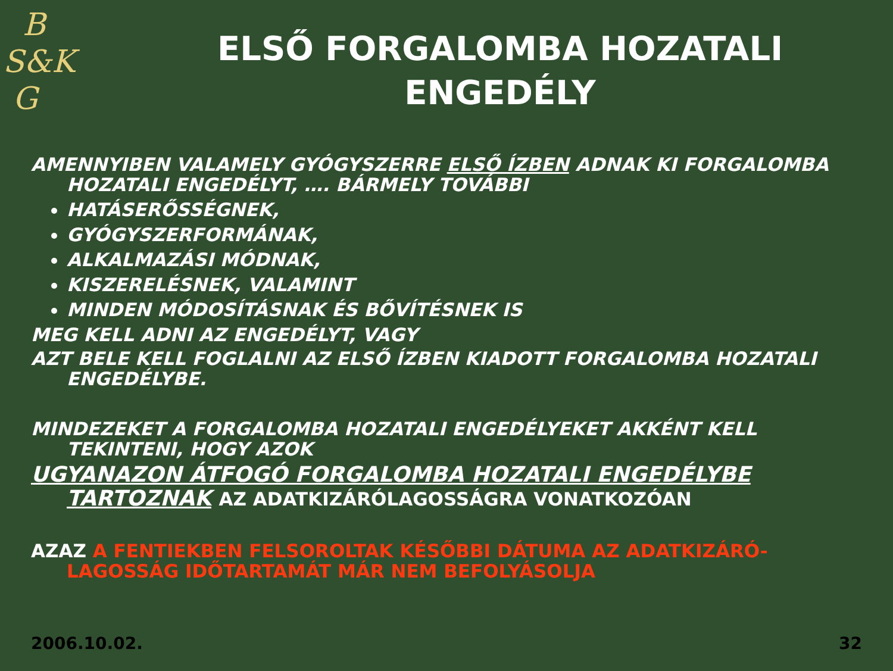B
S&K
G
ELSŐ FORGALOMBA HOZATALI
ENGEDÉLY
AMENNYIBEN VALAMELY GYÓGYSZERRE ELSŐ ÍZBEN ADNAK KI FORGALOMBA HOZATALI ENGEDÉLYT, …. BÁRMELY TOVÁBBI
HATÁSERŐSSÉGNEK,
GYÓGYSZERFORMÁNAK,
ALKALMAZÁSI MÓDNAK,
KISZERELÉSNEK, VALAMINT
MINDEN MÓDOSÍTÁSNAK ÉS BŐVÍTÉSNEK IS
MEG KELL ADNI AZ ENGEDÉLYT, VAGY
AZT BELE KELL FOGLALNI AZ ELSŐ ÍZBEN KIADOTT FORGALOMBA HOZATALI ENGEDÉLYBE.
MINDEZEKET A FORGALOMBA HOZATALI ENGEDÉLYEKET AKKÉNT KELL TEKINTENI, HOGY AZOK
UGYANAZON ÁTFOGÓ FORGALOMBA HOZATALI ENGEDÉLYBE TARTOZNAK AZ ADATKIZÁRÓLAGOSSÁGRA VONATKOZÓAN
AZAZ A FENTIEKBEN FELSOROLTAK KÉSŐBBI DÁTUMA AZ ADATKIZÁRÓ-LAGOSSÁG IDŐTARTAMÁT MÁR NEM BEFOLYÁSOLJA
2006.10.02. 32